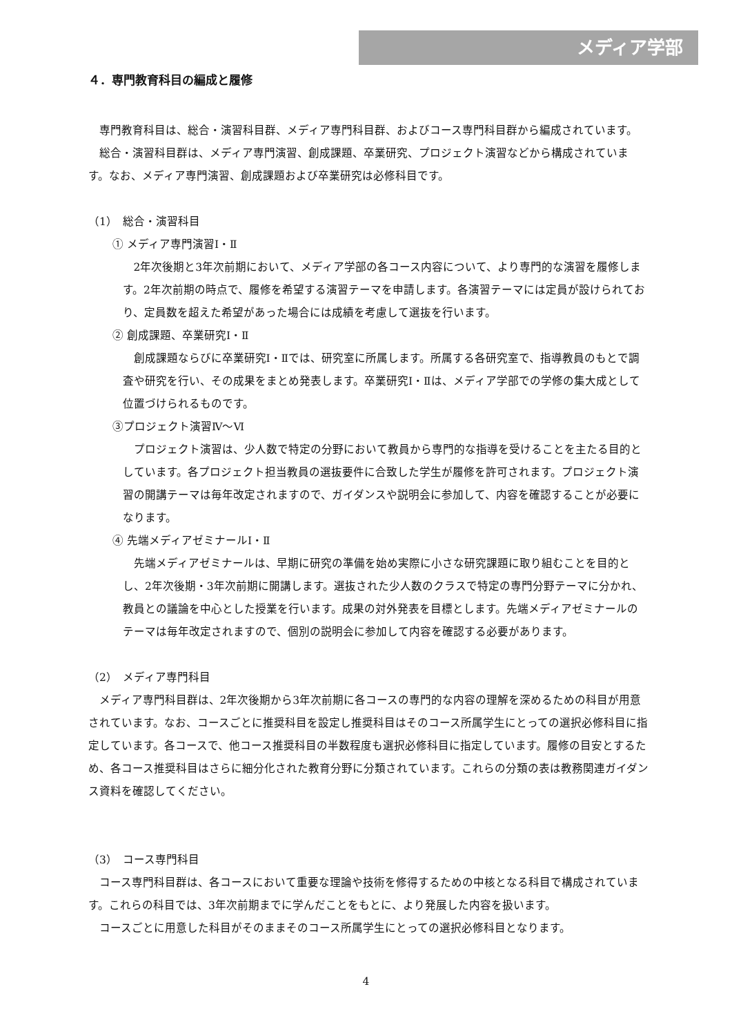メディア学部
４．専門教育科目の編成と履修
専門教育科目は、総合・演習科目群、メディア専門科目群、およびコース専門科目群から編成されています。
総合・演習科目群は、メディア専門演習、創成課題、卒業研究、プロジェクト演習などから構成されています。なお、メディア専門演習、創成課題および卒業研究は必修科目です。
（1）　総合・演習科目
① メディア専門演習Ⅰ・Ⅱ
2年次後期と3年次前期において、メディア学部の各コース内容について、より専門的な演習を履修します。2年次前期の時点で、履修を希望する演習テーマを申請します。各演習テーマには定員が設けられており、定員数を超えた希望があった場合には成績を考慮して選抜を行います。
② 創成課題、卒業研究Ⅰ・Ⅱ
創成課題ならびに卒業研究Ⅰ・Ⅱでは、研究室に所属します。所属する各研究室で、指導教員のもとで調査や研究を行い、その成果をまとめ発表します。卒業研究Ⅰ・Ⅱは、メディア学部での学修の集大成として位置づけられるものです。
③プロジェクト演習Ⅳ～Ⅵ
プロジェクト演習は、少人数で特定の分野において教員から専門的な指導を受けることを主たる目的としています。各プロジェクト担当教員の選抜要件に合致した学生が履修を許可されます。プロジェクト演習の開講テーマは毎年改定されますので、ガイダンスや説明会に参加して、内容を確認することが必要になります。
④ 先端メディアゼミナールⅠ・Ⅱ
先端メディアゼミナールは、早期に研究の準備を始め実際に小さな研究課題に取り組むことを目的とし、2年次後期・3年次前期に開講します。選抜された少人数のクラスで特定の専門分野テーマに分かれ、教員との議論を中心とした授業を行います。成果の対外発表を目標とします。先端メディアゼミナールのテーマは毎年改定されますので、個別の説明会に参加して内容を確認する必要があります。
（2）　メディア専門科目
メディア専門科目群は、2年次後期から3年次前期に各コースの専門的な内容の理解を深めるための科目が用意されています。なお、コースごとに推奨科目を設定し推奨科目はそのコース所属学生にとっての選択必修科目に指定しています。各コースで、他コース推奨科目の半数程度も選択必修科目に指定しています。履修の目安とするため、各コース推奨科目はさらに細分化された教育分野に分類されています。これらの分類の表は教務関連ガイダンス資料を確認してください。
（3）　コース専門科目
コース専門科目群は、各コースにおいて重要な理論や技術を修得するための中核となる科目で構成されています。これらの科目では、3年次前期までに学んだことをもとに、より発展した内容を扱います。
コースごとに用意した科目がそのままそのコース所属学生にとっての選択必修科目となります。
4